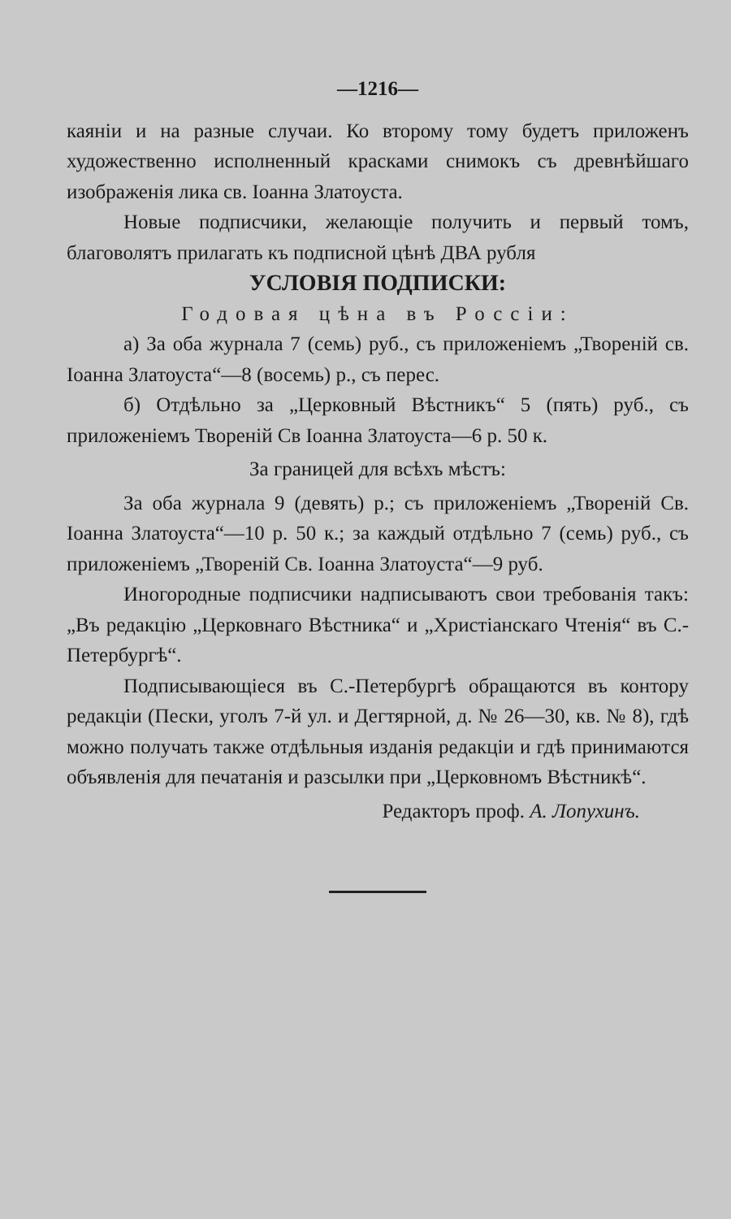—1216—
каяніи и на разные случаи. Ко второму тому будетъ приложенъ художественно исполненный красками снимокъ съ древнѣйшаго изображенія лика св. Іоанна Златоуста.
Новые подписчики, желающіе получить и первый томъ, благоволятъ прилагать къ подписной цѣнѣ ДВА рубля
УСЛОВІЯ ПОДПИСКИ:
Годовая цѣна въ Россіи:
а) За оба журнала 7 (семь) руб., съ приложеніемъ „Твореній св. Іоанна Златоуста“—8 (восемь) р., съ перес.
б) Отдѣльно за „Церковный Вѣстникъ“ 5 (пять) руб., съ приложеніемъ Твореній Св Іоанна Златоуста—6 р. 50 к.
За границей для всѣхъ мѣстъ:
За оба журнала 9 (девять) р.; съ приложеніемъ „Твореній Св. Іоанна Златоуста“—10 р. 50 к.; за каждый отдѣльно 7 (семь) руб., съ приложеніемъ „Твореній Св. Іоанна Златоуста“—9 руб.
Иногородные подписчики надписываютъ свои требованія такъ: „Въ редакцію „Церковнаго Вѣстника“ и „Христіанскаго Чтенія“ въ С.-Петербургѣ“.
Подписывающіеся въ С.-Петербургѣ обращаются въ контору редакціи (Пески, уголъ 7-й ул. и Дегтярной, д. № 26—30, кв. № 8), гдѣ можно получать также отдѣльныя изданія редакціи и гдѣ принимаются объявленія для печатанія и разсылки при „Церковномъ Вѣстникѣ“.
Редакторъ проф. А. Лопухинъ.